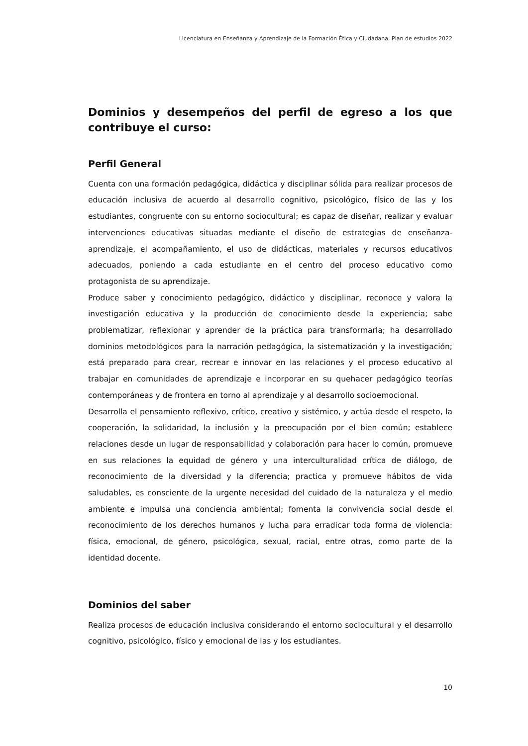Licenciatura en Enseñanza y Aprendizaje de la Formación Ética y Ciudadana, Plan de estudios 2022
Dominios y desempeños del perfil de egreso a los que contribuye el curso:
Perfil General
Cuenta con una formación pedagógica, didáctica y disciplinar sólida para realizar procesos de educación inclusiva de acuerdo al desarrollo cognitivo, psicológico, físico de las y los estudiantes, congruente con su entorno sociocultural; es capaz de diseñar, realizar y evaluar intervenciones educativas situadas mediante el diseño de estrategias de enseñanza-aprendizaje, el acompañamiento, el uso de didácticas, materiales y recursos educativos adecuados, poniendo a cada estudiante en el centro del proceso educativo como protagonista de su aprendizaje.
Produce saber y conocimiento pedagógico, didáctico y disciplinar, reconoce y valora la investigación educativa y la producción de conocimiento desde la experiencia; sabe problematizar, reflexionar y aprender de la práctica para transformarla; ha desarrollado dominios metodológicos para la narración pedagógica, la sistematización y la investigación; está preparado para crear, recrear e innovar en las relaciones y el proceso educativo al trabajar en comunidades de aprendizaje e incorporar en su quehacer pedagógico teorías contemporáneas y de frontera en torno al aprendizaje y al desarrollo socioemocional.
Desarrolla el pensamiento reflexivo, crítico, creativo y sistémico, y actúa desde el respeto, la cooperación, la solidaridad, la inclusión y la preocupación por el bien común; establece relaciones desde un lugar de responsabilidad y colaboración para hacer lo común, promueve en sus relaciones la equidad de género y una interculturalidad crítica de diálogo, de reconocimiento de la diversidad y la diferencia; practica y promueve hábitos de vida saludables, es consciente de la urgente necesidad del cuidado de la naturaleza y el medio ambiente e impulsa una conciencia ambiental; fomenta la convivencia social desde el reconocimiento de los derechos humanos y lucha para erradicar toda forma de violencia: física, emocional, de género, psicológica, sexual, racial, entre otras, como parte de la identidad docente.
Dominios del saber
Realiza procesos de educación inclusiva considerando el entorno sociocultural y el desarrollo cognitivo, psicológico, físico y emocional de las y los estudiantes.
10